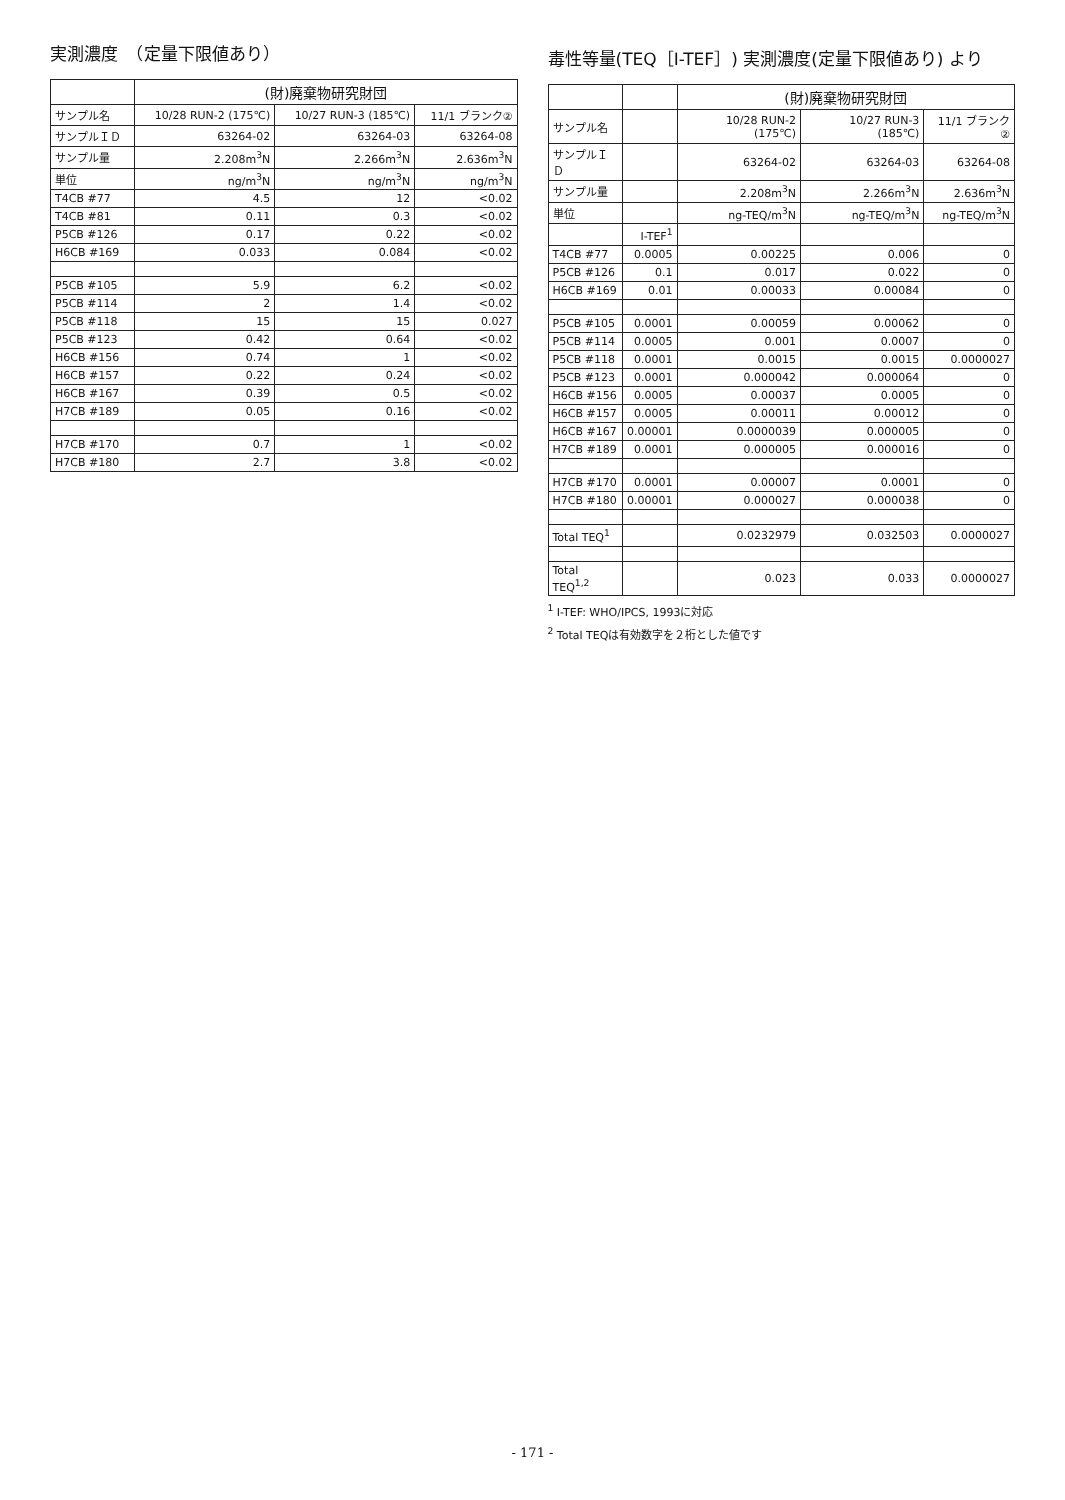実測濃度　（定量下限値あり）
| | (財)廃棄物研究財団 | | |
| --- | --- | --- | --- |
| サンプル名 | 10/28 RUN-2 (175℃) | 10/27 RUN-3 (185℃) | 11/1 ブランク② |
| サンプルＩＤ | 63264-02 | 63264-03 | 63264-08 |
| サンプル量 | 2.208m<sup>3</sup>N | 2.266m<sup>3</sup>N | 2.636m<sup>3</sup>N |
| 単位 | ng/m<sup>3</sup>N | ng/m<sup>3</sup>N | ng/m<sup>3</sup>N |
| T4CB #77 | 4.5 | 12 | <0.02 |
| T4CB #81 | 0.11 | 0.3 | <0.02 |
| P5CB #126 | 0.17 | 0.22 | <0.02 |
| H6CB #169 | 0.033 | 0.084 | <0.02 |
| P5CB #105 | 5.9 | 6.2 | <0.02 |
| P5CB #114 | 2 | 1.4 | <0.02 |
| P5CB #118 | 15 | 15 | 0.027 |
| P5CB #123 | 0.42 | 0.64 | <0.02 |
| H6CB #156 | 0.74 | 1 | <0.02 |
| H6CB #157 | 0.22 | 0.24 | <0.02 |
| H6CB #167 | 0.39 | 0.5 | <0.02 |
| H7CB #189 | 0.05 | 0.16 | <0.02 |
| H7CB #170 | 0.7 | 1 | <0.02 |
| H7CB #180 | 2.7 | 3.8 | <0.02 |
毒性等量(TEQ［I-TEF］) 実測濃度(定量下限値あり) より
| | | (財)廃棄物研究財団 | | |
| --- | --- | --- | --- | --- |
| サンプル名 | | 10/28 RUN-2 (175℃) | 10/27 RUN-3 (185℃) | 11/1 ブランク② |
| サンプルＩＤ | | 63264-02 | 63264-03 | 63264-08 |
| サンプル量 | | 2.208m<sup>3</sup>N | 2.266m<sup>3</sup>N | 2.636m<sup>3</sup>N |
| 単位 | | ng-TEQ/m<sup>3</sup>N | ng-TEQ/m<sup>3</sup>N | ng-TEQ/m<sup>3</sup>N |
| | I-TEF<sup>1</sup> | | | |
| T4CB #77 | 0.0005 | 0.00225 | 0.006 | 0 |
| P5CB #126 | 0.1 | 0.017 | 0.022 | 0 |
| H6CB #169 | 0.01 | 0.00033 | 0.00084 | 0 |
| P5CB #105 | 0.0001 | 0.00059 | 0.00062 | 0 |
| P5CB #114 | 0.0005 | 0.001 | 0.0007 | 0 |
| P5CB #118 | 0.0001 | 0.0015 | 0.0015 | 0.0000027 |
| P5CB #123 | 0.0001 | 0.000042 | 0.000064 | 0 |
| H6CB #156 | 0.0005 | 0.00037 | 0.0005 | 0 |
| H6CB #157 | 0.0005 | 0.00011 | 0.00012 | 0 |
| H6CB #167 | 0.00001 | 0.0000039 | 0.000005 | 0 |
| H7CB #189 | 0.0001 | 0.000005 | 0.000016 | 0 |
| H7CB #170 | 0.0001 | 0.00007 | 0.0001 | 0 |
| H7CB #180 | 0.00001 | 0.000027 | 0.000038 | 0 |
| Total TEQ<sup>1</sup> | | 0.0232979 | 0.032503 | 0.0000027 |
| Total TEQ<sup>1,2</sup> | | 0.023 | 0.033 | 0.0000027 |
<sup>1</sup> I-TEF: WHO/IPCS, 1993に対応
<sup>2</sup> Total TEQは有効数字を２桁とした値です
- 171 -